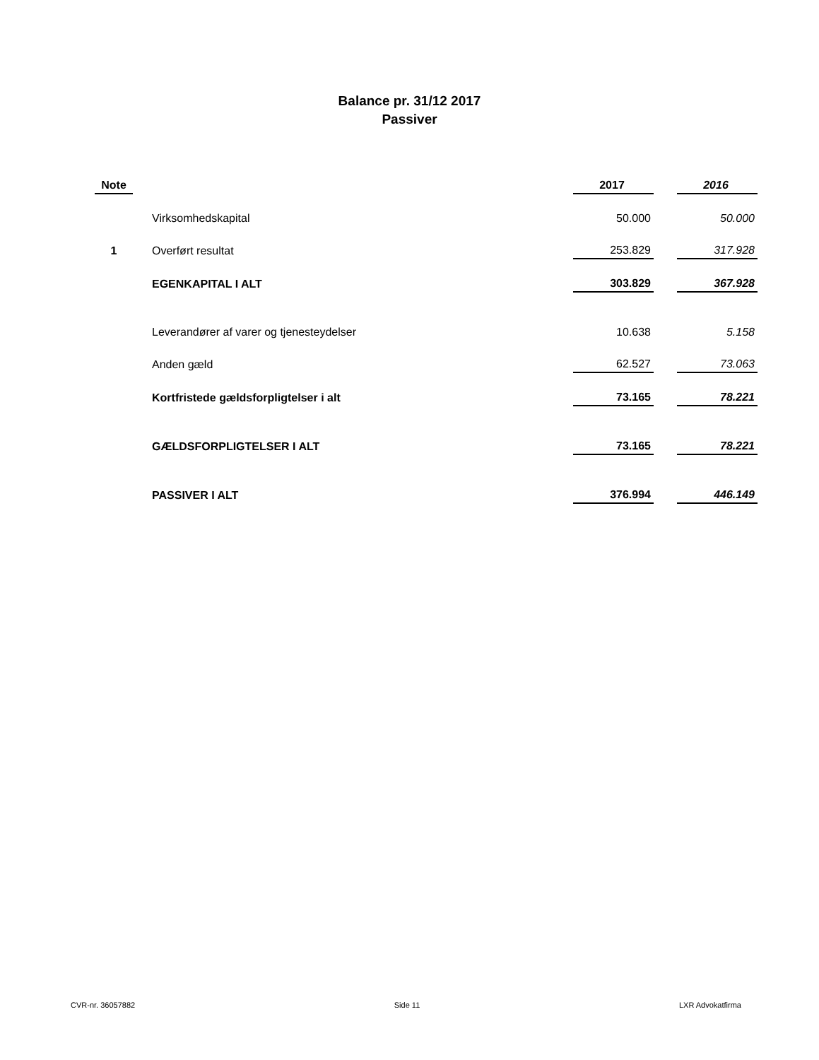Balance pr. 31/12 2017
Passiver
| Note | | 2017 | | 2016 |
| --- | --- | --- | --- | --- |
| | Virksomhedskapital | 50.000 | | 50.000 |
| 1 | Overført resultat | 253.829 | | 317.928 |
| | EGENKAPITAL I ALT | 303.829 | | 367.928 |
| | Leverandører af varer og tjenesteydelser | 10.638 | | 5.158 |
| | Anden gæld | 62.527 | | 73.063 |
| | Kortfristede gældsforpligtelser i alt | 73.165 | | 78.221 |
| | GÆLDSFORPLIGTELSER I ALT | 73.165 | | 78.221 |
| | PASSIVER I ALT | 376.994 | | 446.149 |
CVR-nr. 36057882 Side 11 LXR Advokatfirma